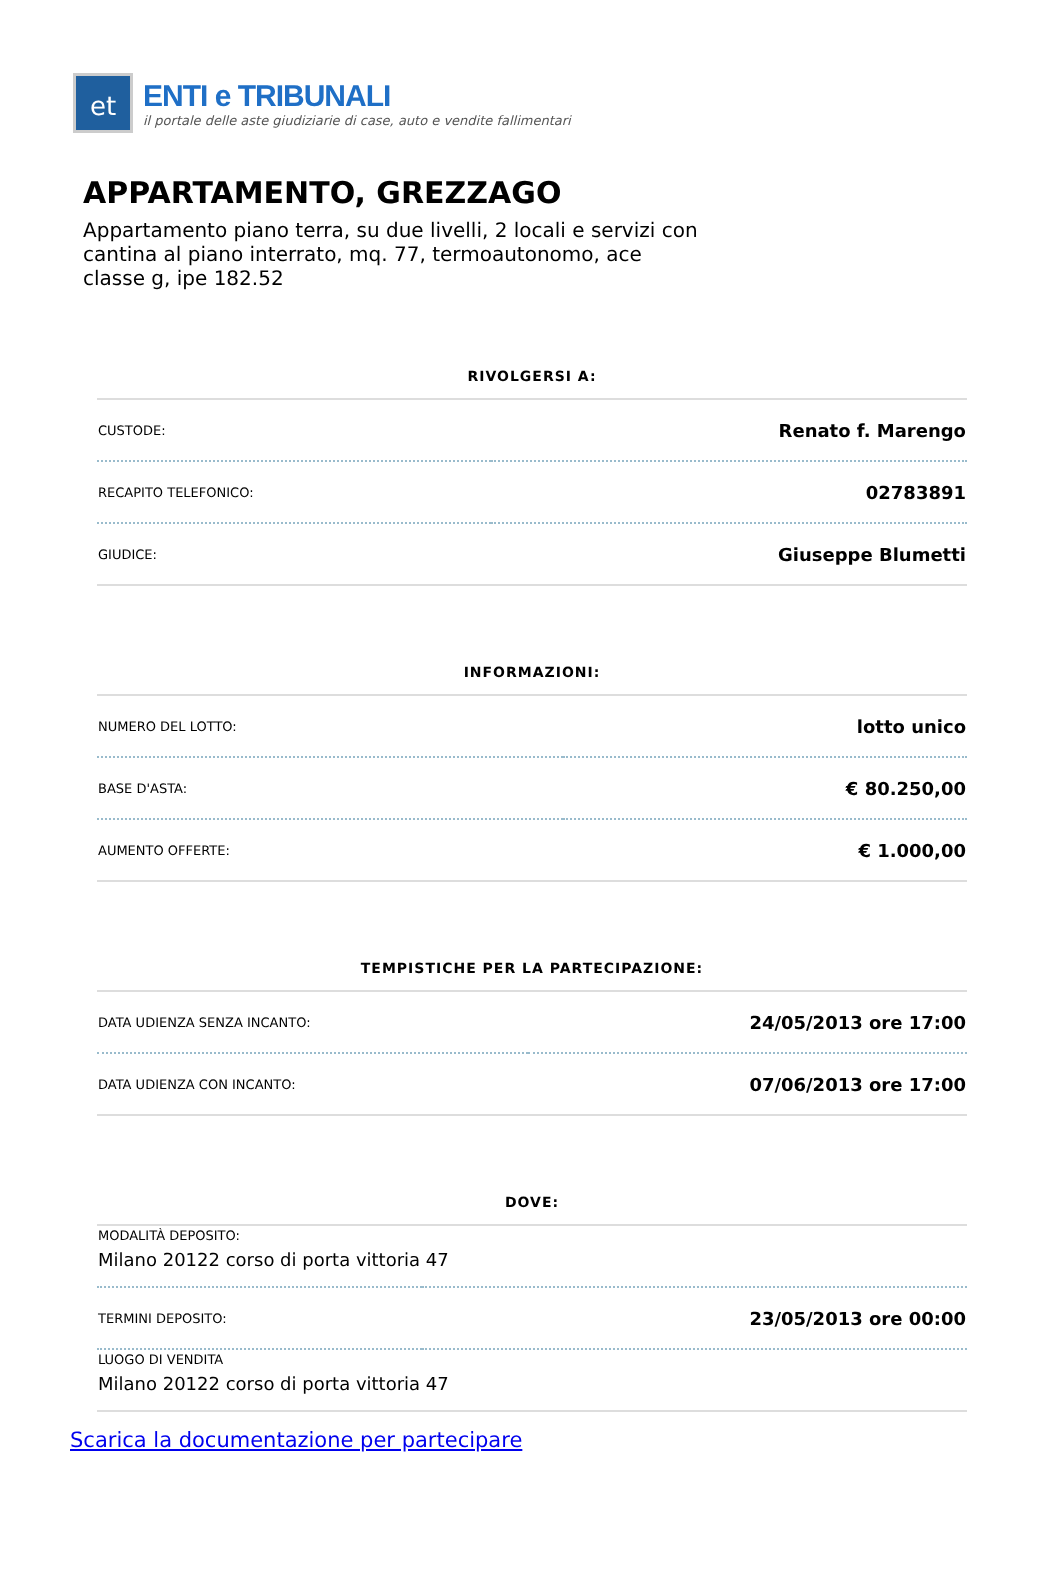et
ENTI e TRIBUNALI
il portale delle aste giudiziarie di case, auto e vendite fallimentari
APPARTAMENTO, GREZZAGO
Appartamento piano terra, su due livelli, 2 locali e servizi con cantina al piano interrato, mq. 77, termoautonomo, ace classe g, ipe 182.52
RIVOLGERSI A:
| CUSTODE: | Renato f. Marengo |
| RECAPITO TELEFONICO: | 02783891 |
| GIUDICE: | Giuseppe Blumetti |
INFORMAZIONI:
| NUMERO DEL LOTTO: | lotto unico |
| BASE D'ASTA: | € 80.250,00 |
| AUMENTO OFFERTE: | € 1.000,00 |
TEMPISTICHE PER LA PARTECIPAZIONE:
| DATA UDIENZA SENZA INCANTO: | 24/05/2013 ore 17:00 |
| DATA UDIENZA CON INCANTO: | 07/06/2013 ore 17:00 |
DOVE:
| MODALITÀ DEPOSITO: Milano 20122 corso di porta vittoria 47 | |
| TERMINI DEPOSITO: | 23/05/2013 ore 00:00 |
| LUOGO DI VENDITA Milano 20122 corso di porta vittoria 47 | |
Scarica la documentazione per partecipare